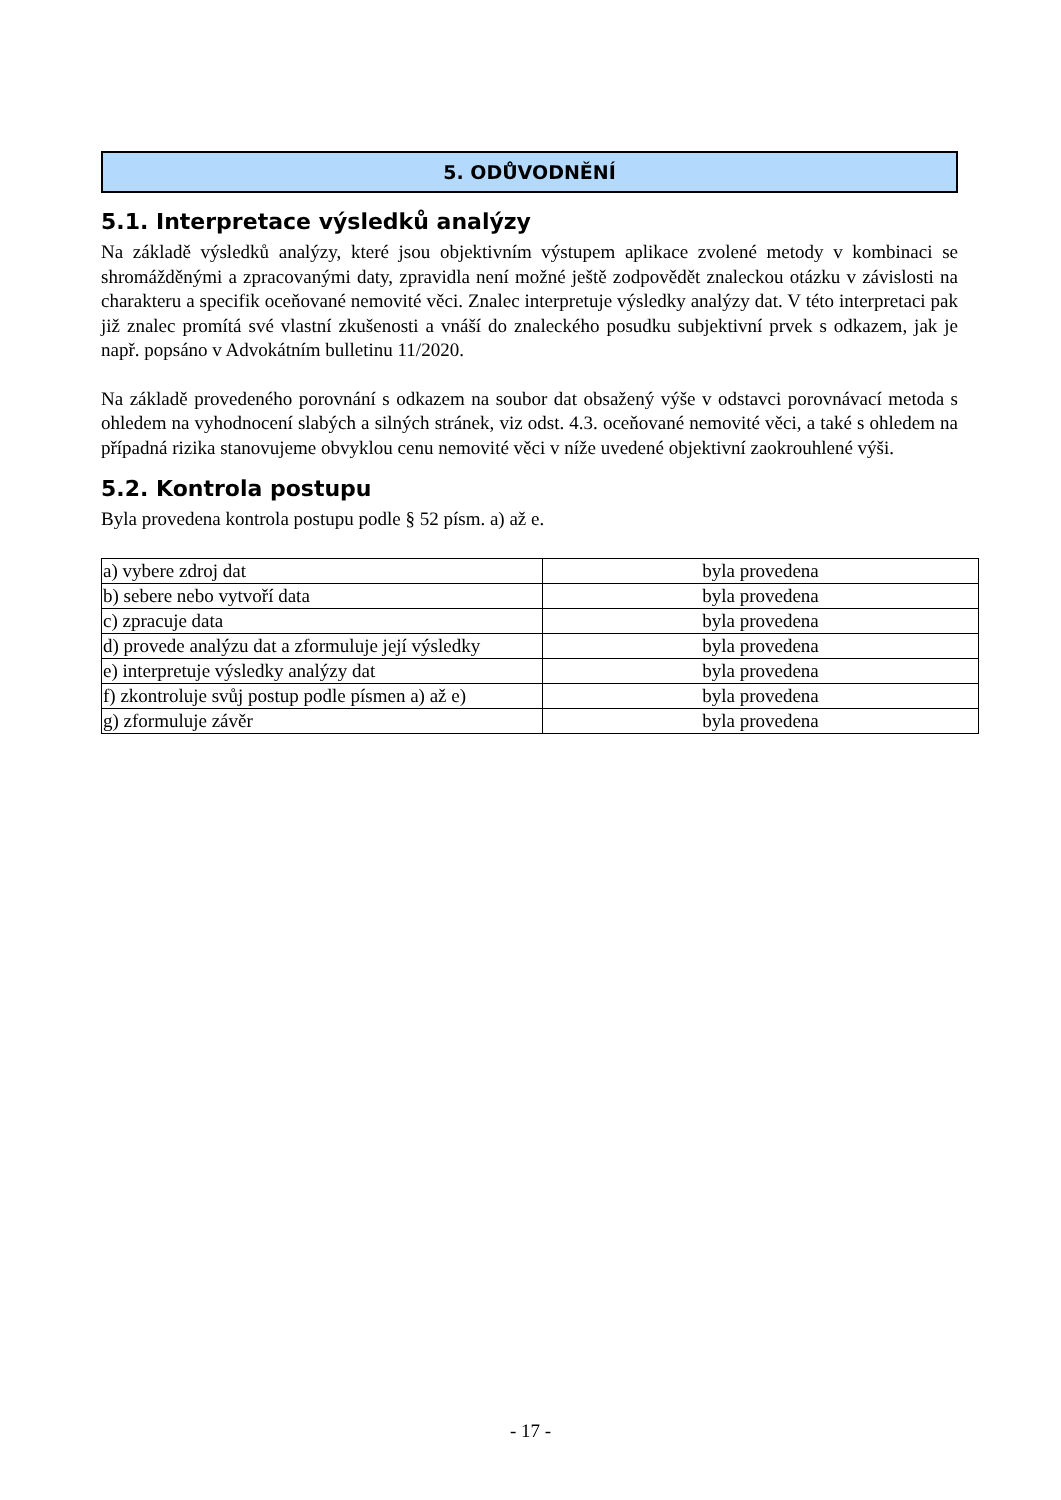5. ODŮVODNĚNÍ
5.1. Interpretace výsledků analýzy
Na základě výsledků analýzy, které jsou objektivním výstupem aplikace zvolené metody v kombinaci se shromážděnými a zpracovanými daty, zpravidla není možné ještě zodpovědět znaleckou otázku v závislosti na charakteru a specifik oceňované nemovité věci. Znalec interpretuje výsledky analýzy dat. V této interpretaci pak již znalec promítá své vlastní zkušenosti a vnáší do znaleckého posudku subjektivní prvek s odkazem, jak je např. popsáno v Advokátním bulletinu 11/2020.
Na základě provedeného porovnání s odkazem na soubor dat obsažený výše v odstavci porovnávací metoda s ohledem na vyhodnocení slabých a silných stránek, viz odst. 4.3. oceňované nemovité věci, a také s ohledem na případná rizika stanovujeme obvyklou cenu nemovité věci v níže uvedené objektivní zaokrouhlené výši.
5.2. Kontrola postupu
Byla provedena kontrola postupu podle § 52 písm. a) až e.
| a) vybere zdroj dat | byla provedena |
| b) sebere nebo vytvoří data | byla provedena |
| c) zpracuje data | byla provedena |
| d) provede analýzu dat a zformuluje její výsledky | byla provedena |
| e) interpretuje výsledky analýzy dat | byla provedena |
| f) zkontroluje svůj postup podle písmen a) až e) | byla provedena |
| g) zformuluje závěr | byla provedena |
- 17 -